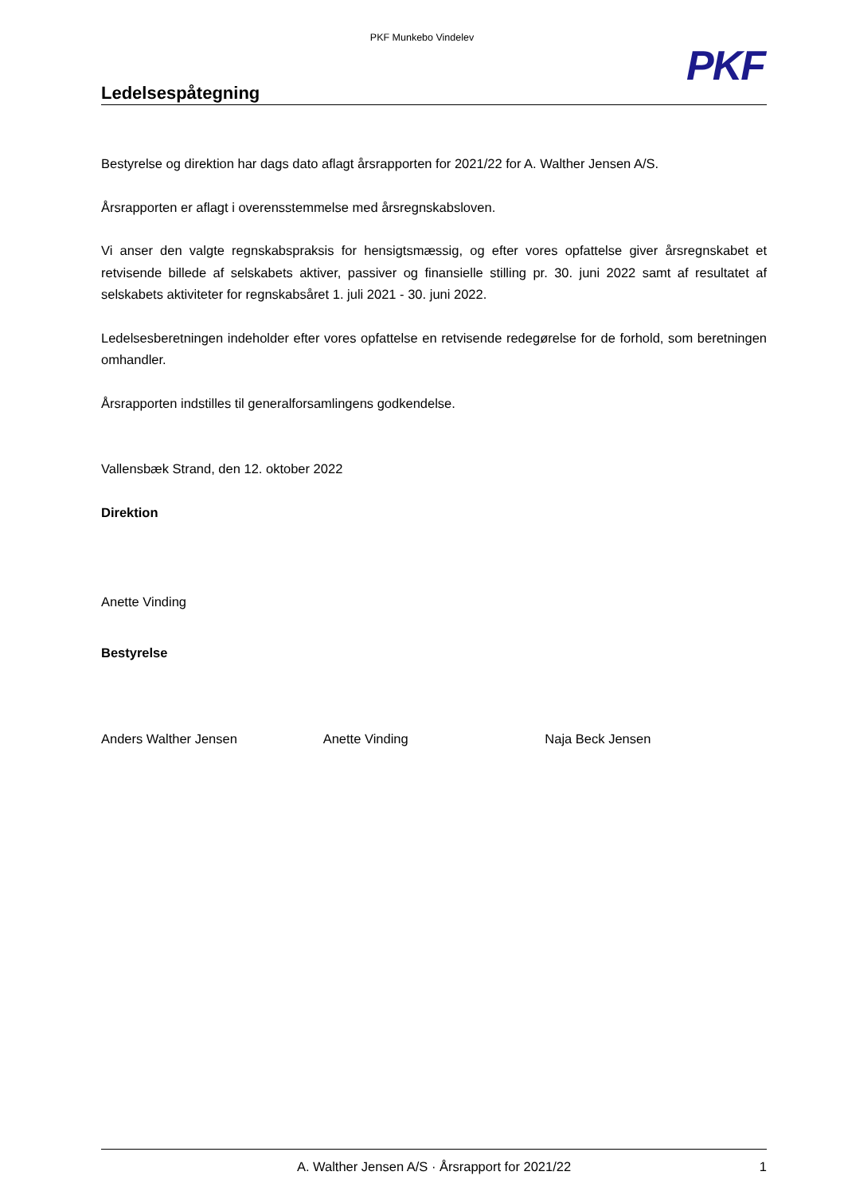PKF Munkebo Vindelev
PKF
Ledelsespåtegning
Bestyrelse og direktion har dags dato aflagt årsrapporten for 2021/22 for A. Walther Jensen A/S.
Årsrapporten er aflagt i overensstemmelse med årsregnskabsloven.
Vi anser den valgte regnskabspraksis for hensigtsmæssig, og efter vores opfattelse giver årsregnskabet et retvisende billede af selskabets aktiver, passiver og finansielle stilling pr. 30. juni 2022 samt af resultatet af selskabets aktiviteter for regnskabsåret 1. juli 2021 - 30. juni 2022.
Ledelsesberetningen indeholder efter vores opfattelse en retvisende redegørelse for de forhold, som beretningen omhandler.
Årsrapporten indstilles til generalforsamlingens godkendelse.
Vallensbæk Strand, den 12. oktober 2022
Direktion
Anette Vinding
Bestyrelse
Anders Walther Jensen Anette Vinding Naja Beck Jensen
A. Walther Jensen A/S · Årsrapport for 2021/22 1